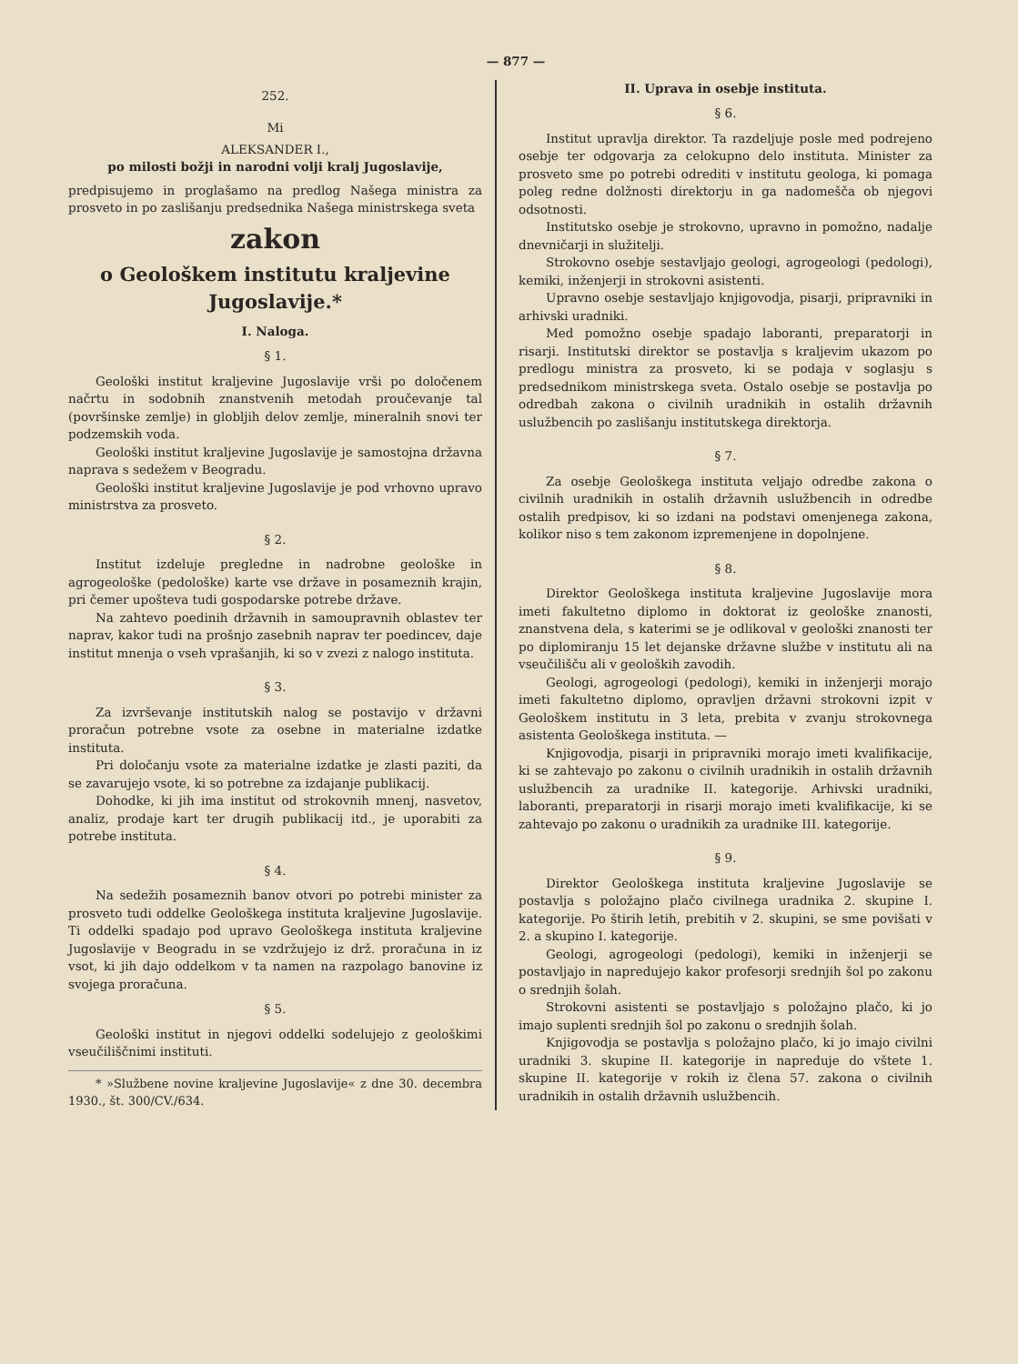— 877 —
252.
Mi
ALEKSANDER I.,
po milosti božji in narodni volji kralj Jugoslavije,
predpisujemo in proglašamo na predlog Našega ministra za prosveto in po zaslišanju predsednika Našega ministrskega sveta
zakon
o Geološkem institutu kraljevine Jugoslavije.*
I. Naloga.
§ 1.
Geološki institut kraljevine Jugoslavije vrši po določenem načrtu in sodobnih znanstvenih metodah proučevanje tal (površinske zemlje) in globljih delov zemlje, mineralnih snovi ter podzemskih voda.
Geološki institut kraljevine Jugoslavije je samostojna državna naprava s sedežem v Beogradu.
Geološki institut kraljevine Jugoslavije je pod vrhovno upravo ministrstva za prosveto.
§ 2.
Institut izdeluje pregledne in nadrobne geološke in agrogeološke (pedološke) karte vse države in posameznih krajin, pri čemer upošteva tudi gospodarske potrebe države.
Na zahtevo poedinih državnih in samoupravnih oblastev ter naprav, kakor tudi na prošnjo zasebnih naprav ter poedincev, daje institut mnenja o vseh vprašanjih, ki so v zvezi z nalogo instituta.
§ 3.
Za izvrševanje institutskih nalog se postavijo v državni proračun potrebne vsote za osebne in materialne izdatke instituta.
Pri določanju vsote za materialne izdatke je zlasti paziti, da se zavarujejo vsote, ki so potrebne za izdajanje publikacij.
Dohodke, ki jih ima institut od strokovnih mnenj, nasvetov, analiz, prodaje kart ter drugih publikacij itd., je uporabiti za potrebe instituta.
§ 4.
Na sedežih posameznih banov otvori po potrebi minister za prosveto tudi oddelke Geološkega instituta kraljevine Jugoslavije. Ti oddelki spadajo pod upravo Geološkega instituta kraljevine Jugoslavije v Beogradu in se vzdržujejo iz drž. proračuna in iz vsot, ki jih dajo oddelkom v ta namen na razpolago banovine iz svojega proračuna.
§ 5.
Geološki institut in njegovi oddelki sodelujejo z geološkimi vseučiliščnimi instituti.
* »Službene novine kraljevine Jugoslavije« z dne 30. decembra 1930., št. 300/CV./634.
II. Uprava in osebje instituta.
§ 6.
Institut upravlja direktor. Ta razdeljuje posle med podrejeno osebje ter odgovarja za celokupno delo instituta. Minister za prosveto sme po potrebi odrediti v institutu geologa, ki pomaga poleg redne dolžnosti direktorju in ga nadomešča ob njegovi odsotnosti.
Institutsko osebje je strokovno, upravno in pomožno, nadalje dnevničarji in služitelji.
Strokovno osebje sestavljajo geologi, agrogeologi (pedologi), kemiki, inženjerji in strokovni asistenti.
Upravno osebje sestavljajo knjigovodja, pisarji, pripravniki in arhivski uradniki.
Med pomožno osebje spadajo laboranti, preparatorji in risarji. Institutski direktor se postavlja s kraljevim ukazom po predlogu ministra za prosveto, ki se podaja v soglasju s predsednikom ministrskega sveta. Ostalo osebje se postavlja po odredbah zakona o civilnih uradnikih in ostalih državnih uslužbencih po zaslišanju institutskega direktorja.
§ 7.
Za osebje Geološkega instituta veljajo odredbe zakona o civilnih uradnikih in ostalih državnih uslužbencih in odredbe ostalih predpisov, ki so izdani na podstavi omenjenega zakona, kolikor niso s tem zakonom izpremenjene in dopolnjene.
§ 8.
Direktor Geološkega instituta kraljevine Jugoslavije mora imeti fakultetno diplomo in doktorat iz geološke znanosti, znanstvena dela, s katerimi se je odlikoval v geološki znanosti ter po diplomiranju 15 let dejanske državne službe v institutu ali na vseučilišču ali v geoloških zavodih.
Geologi, agrogeologi (pedologi), kemiki in inženjerji morajo imeti fakultetno diplomo, opravljen državni strokovni izpit v Geološkem institutu in 3 leta, prebita v zvanju strokovnega asistenta Geološkega instituta. —
Knjigovodja, pisarji in pripravniki morajo imeti kvalifikacije, ki se zahtevajo po zakonu o civilnih uradnikih in ostalih državnih uslužbencih za uradnike II. kategorije. Arhivski uradniki, laboranti, preparatorji in risarji morajo imeti kvalifikacije, ki se zahtevajo po zakonu o uradnikih za uradnike III. kategorije.
§ 9.
Direktor Geološkega instituta kraljevine Jugoslavije se postavlja s položajno plačo civilnega uradnika 2. skupine I. kategorije. Po štirih letih, prebitih v 2. skupini, se sme povišati v 2. a skupino I. kategorije.
Geologi, agrogeologi (pedologi), kemiki in inženjerji se postavljajo in napredujejo kakor profesorji srednjih šol po zakonu o srednjih šolah.
Strokovni asistenti se postavljajo s položajno plačo, ki jo imajo suplenti srednjih šol po zakonu o srednjih šolah.
Knjigovodja se postavlja s položajno plačo, ki jo imajo civilni uradniki 3. skupine II. kategorije in napreduje do vštete 1. skupine II. kategorije v rokih iz člena 57. zakona o civilnih uradnikih in ostalih državnih uslužbencih.